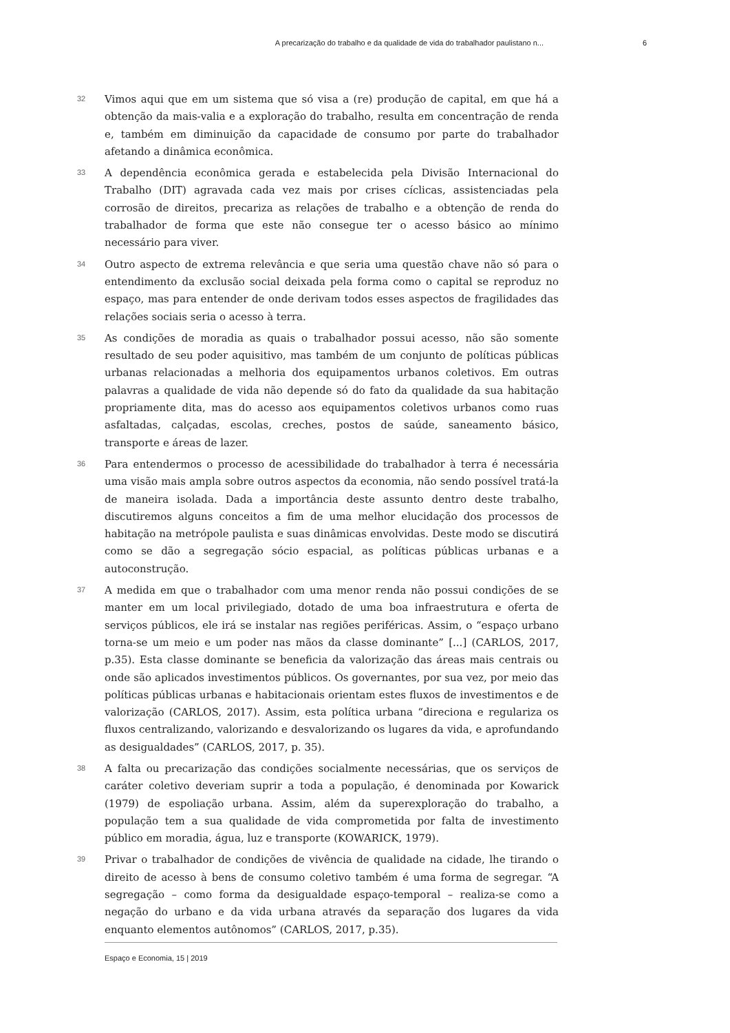A precarização do trabalho e da qualidade de vida do trabalhador paulistano n... 6
32
Vimos aqui que em um sistema que só visa a (re) produção de capital, em que há a obtenção da mais-valia e a exploração do trabalho, resulta em concentração de renda e, também em diminuição da capacidade de consumo por parte do trabalhador afetando a dinâmica econômica.
33
A dependência econômica gerada e estabelecida pela Divisão Internacional do Trabalho (DIT) agravada cada vez mais por crises cíclicas, assistenciadas pela corrosão de direitos, precariza as relações de trabalho e a obtenção de renda do trabalhador de forma que este não consegue ter o acesso básico ao mínimo necessário para viver.
34
Outro aspecto de extrema relevância e que seria uma questão chave não só para o entendimento da exclusão social deixada pela forma como o capital se reproduz no espaço, mas para entender de onde derivam todos esses aspectos de fragilidades das relações sociais seria o acesso à terra.
35
As condições de moradia as quais o trabalhador possui acesso, não são somente resultado de seu poder aquisitivo, mas também de um conjunto de políticas públicas urbanas relacionadas a melhoria dos equipamentos urbanos coletivos. Em outras palavras a qualidade de vida não depende só do fato da qualidade da sua habitação propriamente dita, mas do acesso aos equipamentos coletivos urbanos como ruas asfaltadas, calçadas, escolas, creches, postos de saúde, saneamento básico, transporte e áreas de lazer.
36
Para entendermos o processo de acessibilidade do trabalhador à terra é necessária uma visão mais ampla sobre outros aspectos da economia, não sendo possível tratá-la de maneira isolada. Dada a importância deste assunto dentro deste trabalho, discutiremos alguns conceitos a fim de uma melhor elucidação dos processos de habitação na metrópole paulista e suas dinâmicas envolvidas. Deste modo se discutirá como se dão a segregação sócio espacial, as políticas públicas urbanas e a autoconstrução.
37
A medida em que o trabalhador com uma menor renda não possui condições de se manter em um local privilegiado, dotado de uma boa infraestrutura e oferta de serviços públicos, ele irá se instalar nas regiões periféricas. Assim, o “espaço urbano torna-se um meio e um poder nas mãos da classe dominante” [...] (CARLOS, 2017, p.35). Esta classe dominante se beneficia da valorização das áreas mais centrais ou onde são aplicados investimentos públicos. Os governantes, por sua vez, por meio das políticas públicas urbanas e habitacionais orientam estes fluxos de investimentos e de valorização (CARLOS, 2017). Assim, esta política urbana “direciona e regulariza os fluxos centralizando, valorizando e desvalorizando os lugares da vida, e aprofundando as desigualdades” (CARLOS, 2017, p. 35).
38
A falta ou precarização das condições socialmente necessárias, que os serviços de caráter coletivo deveriam suprir a toda a população, é denominada por Kowarick (1979) de espoliação urbana. Assim, além da superexploração do trabalho, a população tem a sua qualidade de vida comprometida por falta de investimento público em moradia, água, luz e transporte (KOWARICK, 1979).
39
Privar o trabalhador de condições de vivência de qualidade na cidade, lhe tirando o direito de acesso à bens de consumo coletivo também é uma forma de segregar. “A segregação – como forma da desigualdade espaço-temporal – realiza-se como a negação do urbano e da vida urbana através da separação dos lugares da vida enquanto elementos autônomos” (CARLOS, 2017, p.35).
Espaço e Economia, 15 | 2019